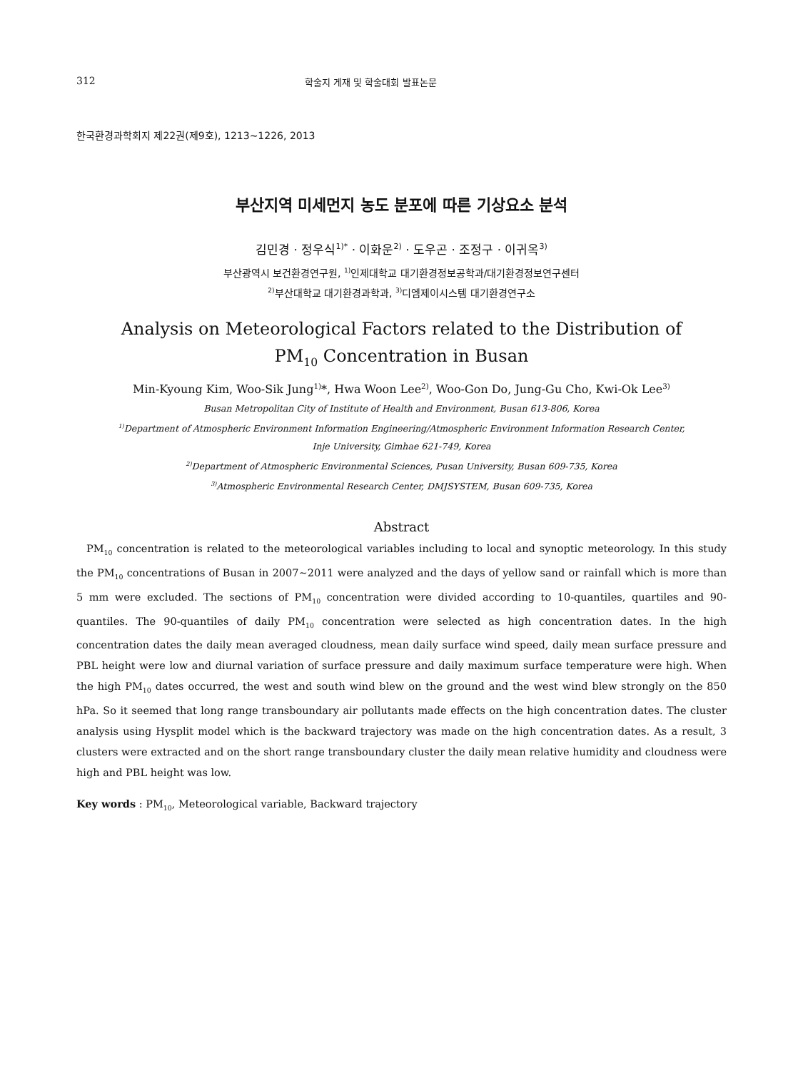312 학술지 게재 및 학술대회 발표논문
한국환경과학회지 제22권(제9호), 1213~1226, 2013
부산지역 미세먼지 농도 분포에 따른 기상요소 분석
김민경 · 정우식<sup>1)*</sup> · 이화운<sup>2)</sup> · 도우곤 · 조정구 · 이귀옥<sup>3)</sup>
부산광역시 보건환경연구원, <sup>1)</sup>인제대학교 대기환경정보공학과/대기환경정보연구센터
<sup>2)</sup> 부산대학교 대기환경과학과, <sup>3)</sup>디엠제이시스템 대기환경연구소
Analysis on Meteorological Factors related to the Distribution of
PM<sub>10</sub> Concentration in Busan
Min-Kyoung Kim, Woo-Sik Jung<sup>1)</sup>*, Hwa Woon Lee<sup>2)</sup>, Woo-Gon Do, Jung-Gu Cho, Kwi-Ok Lee<sup>3)</sup>
Busan Metropolitan City of Institute of Health and Environment, Busan 613-806, Korea
<sup>1)</sup> Department of Atmospheric Environment Information Engineering/Atmospheric Environment Information Research Center,
Inje University, Gimhae 621-749, Korea
<sup>2)</sup> Department of Atmospheric Environmental Sciences, Pusan University, Busan 609-735, Korea
<sup>3)</sup> Atmospheric Environmental Research Center, DMJSYSTEM, Busan 609-735, Korea
Abstract
PM<sub>10</sub> concentration is related to the meteorological variables including to local and synoptic meteorology. In this study the PM<sub>10</sub> concentrations of Busan in 2007~2011 were analyzed and the days of yellow sand or rainfall which is more than 5 mm were excluded. The sections of PM<sub>10</sub> concentration were divided according to 10-quantiles, quartiles and 90-quantiles. The 90-quantiles of daily PM<sub>10</sub> concentration were selected as high concentration dates. In the high concentration dates the daily mean averaged cloudness, mean daily surface wind speed, daily mean surface pressure and PBL height were low and diurnal variation of surface pressure and daily maximum surface temperature were high. When the high PM<sub>10</sub> dates occurred, the west and south wind blew on the ground and the west wind blew strongly on the 850 hPa. So it seemed that long range transboundary air pollutants made effects on the high concentration dates. The cluster analysis using Hysplit model which is the backward trajectory was made on the high concentration dates. As a result, 3 clusters were extracted and on the short range transboundary cluster the daily mean relative humidity and cloudness were high and PBL height was low.
Key words : PM<sub>10</sub>, Meteorological variable, Backward trajectory